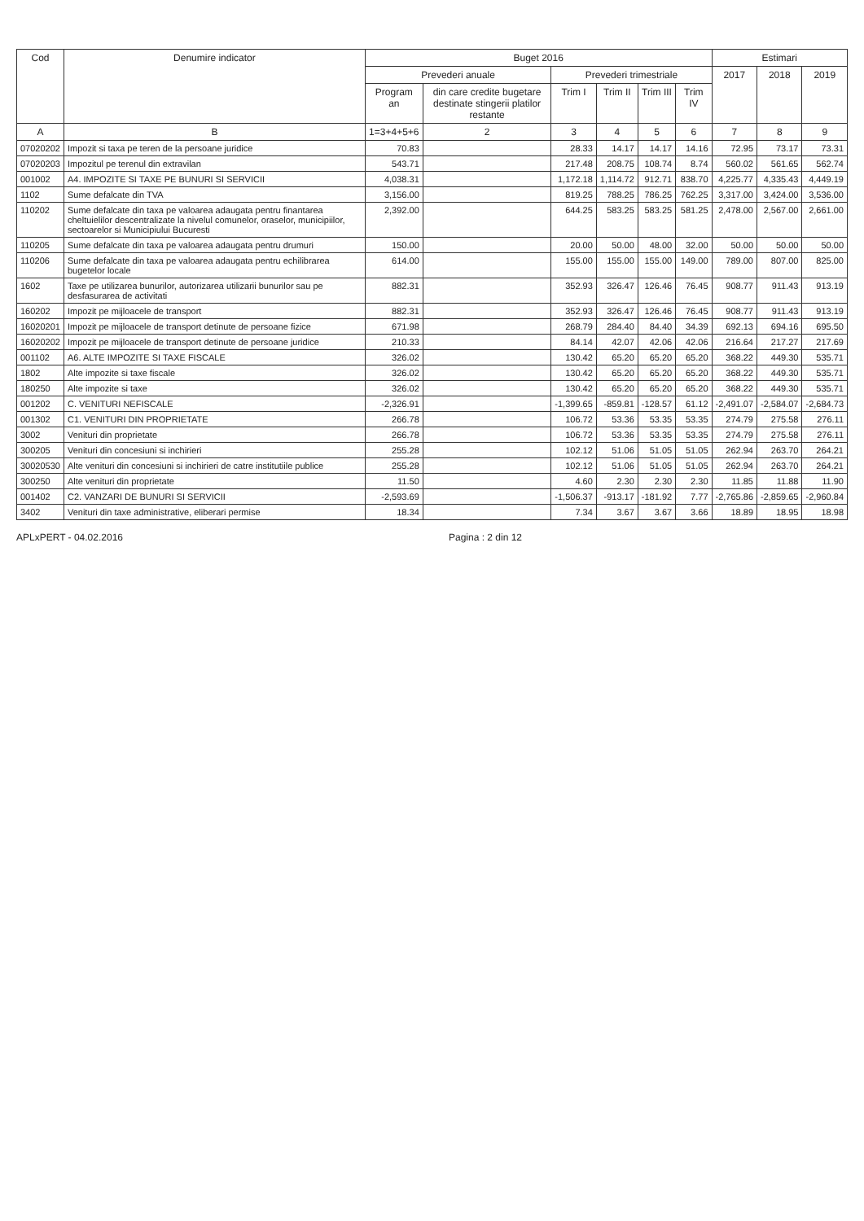| Cod | Denumire indicator | Buget 2016 | | | | | | Estimari | | |
| --- | --- | --- | --- | --- | --- | --- | --- | --- | --- | --- |
| | | Prevederi anuale | | Prevederi trimestriale | | | | 2017 | 2018 | 2019 |
| | | Program an | din care credite bugetare destinate stingerii platilor restante | Trim I | Trim II | Trim III | Trim IV | | | |
| A | B | 1=3+4+5+6 | 2 | 3 | 4 | 5 | 6 | 7 | 8 | 9 |
| 07020202 | Impozit si taxa pe teren de la persoane juridice | 70.83 | | 28.33 | 14.17 | 14.17 | 14.16 | 72.95 | 73.17 | 73.31 |
| 07020203 | Impozitul pe terenul din extravilan | 543.71 | | 217.48 | 208.75 | 108.74 | 8.74 | 560.02 | 561.65 | 562.74 |
| 001002 | A4. IMPOZITE SI TAXE PE BUNURI SI SERVICII | 4,038.31 | | 1,172.18 | 1,114.72 | 912.71 | 838.70 | 4,225.77 | 4,335.43 | 4,449.19 |
| 1102 | Sume defalcate din TVA | 3,156.00 | | 819.25 | 788.25 | 786.25 | 762.25 | 3,317.00 | 3,424.00 | 3,536.00 |
| 110202 | Sume defalcate din taxa pe valoarea adaugata pentru finantarea cheltuielilor descentralizate la nivelul comunelor, oraselor, municipiilor, sectoarelor si Municipiului Bucuresti | 2,392.00 | | 644.25 | 583.25 | 583.25 | 581.25 | 2,478.00 | 2,567.00 | 2,661.00 |
| 110205 | Sume defalcate din taxa pe valoarea adaugata pentru drumuri | 150.00 | | 20.00 | 50.00 | 48.00 | 32.00 | 50.00 | 50.00 | 50.00 |
| 110206 | Sume defalcate din taxa pe valoarea adaugata pentru echilibrarea bugetelor locale | 614.00 | | 155.00 | 155.00 | 155.00 | 149.00 | 789.00 | 807.00 | 825.00 |
| 1602 | Taxe pe utilizarea bunurilor, autorizarea utilizarii bunurilor sau pe desfasurarea de activitati | 882.31 | | 352.93 | 326.47 | 126.46 | 76.45 | 908.77 | 911.43 | 913.19 |
| 160202 | Impozit pe mijloacele de transport | 882.31 | | 352.93 | 326.47 | 126.46 | 76.45 | 908.77 | 911.43 | 913.19 |
| 16020201 | Impozit pe mijloacele de transport detinute de persoane fizice | 671.98 | | 268.79 | 284.40 | 84.40 | 34.39 | 692.13 | 694.16 | 695.50 |
| 16020202 | Impozit pe mijloacele de transport detinute de persoane juridice | 210.33 | | 84.14 | 42.07 | 42.06 | 42.06 | 216.64 | 217.27 | 217.69 |
| 001102 | A6. ALTE IMPOZITE SI TAXE FISCALE | 326.02 | | 130.42 | 65.20 | 65.20 | 65.20 | 368.22 | 449.30 | 535.71 |
| 1802 | Alte impozite si taxe fiscale | 326.02 | | 130.42 | 65.20 | 65.20 | 65.20 | 368.22 | 449.30 | 535.71 |
| 180250 | Alte impozite si taxe | 326.02 | | 130.42 | 65.20 | 65.20 | 65.20 | 368.22 | 449.30 | 535.71 |
| 001202 | C. VENITURI NEFISCALE | -2,326.91 | | -1,399.65 | -859.81 | -128.57 | 61.12 | -2,491.07 | -2,584.07 | -2,684.73 |
| 001302 | C1. VENITURI DIN PROPRIETATE | 266.78 | | 106.72 | 53.36 | 53.35 | 53.35 | 274.79 | 275.58 | 276.11 |
| 3002 | Venituri din proprietate | 266.78 | | 106.72 | 53.36 | 53.35 | 53.35 | 274.79 | 275.58 | 276.11 |
| 300205 | Venituri din concesiuni si inchirieri | 255.28 | | 102.12 | 51.06 | 51.05 | 51.05 | 262.94 | 263.70 | 264.21 |
| 30020530 | Alte venituri din concesiuni si inchirieri de catre institutiile publice | 255.28 | | 102.12 | 51.06 | 51.05 | 51.05 | 262.94 | 263.70 | 264.21 |
| 300250 | Alte venituri din proprietate | 11.50 | | 4.60 | 2.30 | 2.30 | 2.30 | 11.85 | 11.88 | 11.90 |
| 001402 | C2. VANZARI DE BUNURI SI SERVICII | -2,593.69 | | -1,506.37 | -913.17 | -181.92 | 7.77 | -2,765.86 | -2,859.65 | -2,960.84 |
| 3402 | Venituri din taxe administrative, eliberari permise | 18.34 | | 7.34 | 3.67 | 3.67 | 3.66 | 18.89 | 18.95 | 18.98 |
APLxPERT - 04.02.2016 Pagina : 2 din 12